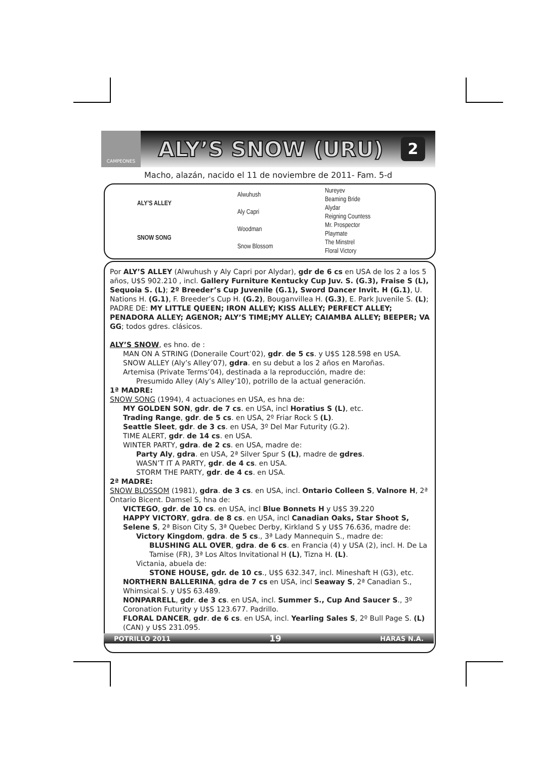CAMPEONES
ALY’S SNOW (URU)
2
Macho, alazán, nacido el 11 de noviembre de 2011- Fam. 5-d
| ALY’S ALLEY | Alwuhush | Nureyev |
| | | Beaming Bride |
| | Aly Capri | Alydar |
| | | Reigning Countess |
| SNOW SONG | Woodman | Mr. Prospector |
| | | Playmate |
| | Snow Blossom | The Minstrel |
| | | Floral Victory |
Por ALY’S ALLEY (Alwuhush y Aly Capri por Alydar), gdr de 6 cs en USA de los 2 a los 5 años, U$S 902.210 , incl. Gallery Furniture Kentucky Cup Juv. S. (G.3), Fraise S (L), Sequoia S. (L); 2º Breeder’s Cup Juvenile (G.1), Sword Dancer Invit. H (G.1), U. Nations H. (G.1), F. Breeder’s Cup H. (G.2), Bouganvillea H. (G.3), E. Park Juvenile S. (L); PADRE DE: MY LITTLE QUEEN; IRON ALLEY; KISS ALLEY; PERFECT ALLEY; PENADORA ALLEY; AGENOR; ALY’S TIME;MY ALLEY; CAIAMBA ALLEY; BEEPER; VA GG; todos gdres. clásicos.
ALY’S SNOW, es hno. de :
MAN ON A STRING (Doneraile Court’02), gdr. de 5 cs. y U$S 128.598 en USA.
SNOW ALLEY (Aly’s Alley’07), gdra. en su debut a los 2 años en Maroñas.
Artemisa (Private Terms’04), destinada a la reproducción, madre de:
Presumido Alley (Aly’s Alley’10), potrillo de la actual generación.
1ª MADRE:
SNOW SONG (1994), 4 actuaciones en USA, es hna de:
MY GOLDEN SON, gdr. de 7 cs. en USA, incl Horatius S (L), etc.
Trading Range, gdr. de 5 cs. en USA, 2º Friar Rock S (L).
Seattle Sleet, gdr. de 3 cs. en USA, 3º Del Mar Futurity (G.2).
TIME ALERT, gdr. de 14 cs. en USA.
WINTER PARTY, gdra. de 2 cs. en USA, madre de:
Party Aly, gdra. en USA, 2ª Silver Spur S (L), madre de gdres.
WASN’T IT A PARTY, gdr. de 4 cs. en USA.
STORM THE PARTY, gdr. de 4 cs. en USA.
2ª MADRE:
SNOW BLOSSOM (1981), gdra. de 3 cs. en USA, incl. Ontario Colleen S, Valnore H, 2ª Ontario Bicent. Damsel S, hna de:
VICTEGO, gdr. de 10 cs. en USA, incl Blue Bonnets H y U$S 39.220
HAPPY VICTORY, gdra. de 8 cs. en USA, incl Canadian Oaks, Star Shoot S, Selene S, 2ª Bison City S, 3ª Quebec Derby, Kirkland S y U$S 76.636, madre de:
Victory Kingdom, gdra. de 5 cs., 3ª Lady Mannequin S., madre de:
BLUSHING ALL OVER, gdra. de 6 cs. en Francia (4) y USA (2), incl. H. De La Tamise (FR), 3ª Los Altos Invitational H (L), Tizna H. (L).
Victania, abuela de:
STONE HOUSE, gdr. de 10 cs., U$S 632.347, incl. Mineshaft H (G3), etc.
NORTHERN BALLERINA, gdra de 7 cs en USA, incl Seaway S, 2ª Canadian S., Whimsical S. y U$S 63.489.
NONPARRELL, gdr. de 3 cs. en USA, incl. Summer S., Cup And Saucer S., 3º Coronation Futurity y U$S 123.677. Padrillo.
FLORAL DANCER, gdr. de 6 cs. en USA, incl. Yearling Sales S, 2º Bull Page S. (L) (CAN) y U$S 231.095.
POTRILLO 2011 19 HARAS N.A.